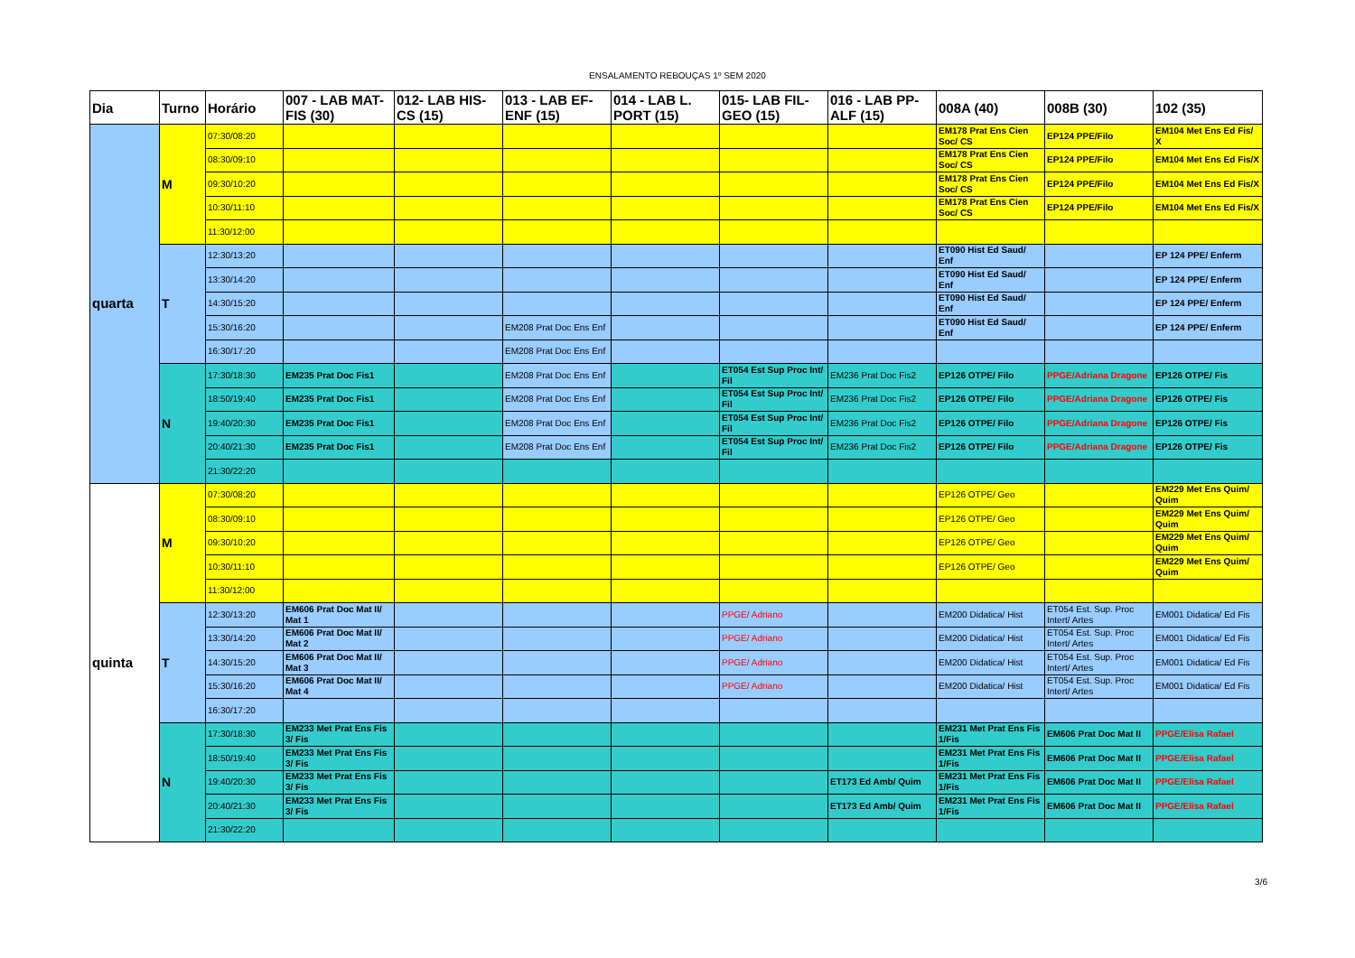ENSALAMENTO REBOUÇAS 1º SEM 2020
| Dia | Turno | Horário | 007 - LAB MAT-FIS (30) | 012- LAB HIS-CS (15) | 013 - LAB EF-ENF (15) | 014 - LAB L. PORT (15) | 015- LAB FIL-GEO (15) | 016 - LAB PP-ALF (15) | 008A (40) | 008B (30) | 102 (35) |
| --- | --- | --- | --- | --- | --- | --- | --- | --- | --- | --- | --- |
| quarta | M | 07:30/08:20 | | | | | | | EM178 Prat Ens Cien Soc/ CS | EP124 PPE/Filo | EM104 Met Ens Ed Fis/ X |
| | | 08:30/09:10 | | | | | | | EM178 Prat Ens Cien Soc/ CS | EP124 PPE/Filo | EM104 Met Ens Ed Fis/X |
| | | 09:30/10:20 | | | | | | | EM178 Prat Ens Cien Soc/ CS | EP124 PPE/Filo | EM104 Met Ens Ed Fis/X |
| | | 10:30/11:10 | | | | | | | EM178 Prat Ens Cien Soc/ CS | EP124 PPE/Filo | EM104 Met Ens Ed Fis/X |
| | | 11:30/12:00 | | | | | | | | | |
| | T | 12:30/13:20 | | | | | | | ET090 Hist Ed Saud/ Enf | | EP 124 PPE/ Enferm |
| | | 13:30/14:20 | | | | | | | ET090 Hist Ed Saud/ Enf | | EP 124 PPE/ Enferm |
| | | 14:30/15:20 | | | | | | | ET090 Hist Ed Saud/ Enf | | EP 124 PPE/ Enferm |
| | | 15:30/16:20 | | | EM208 Prat Doc Ens Enf | | | | ET090 Hist Ed Saud/ Enf | | EP 124 PPE/ Enferm |
| | | 16:30/17:20 | | | EM208 Prat Doc Ens Enf | | | | | | |
| | N | 17:30/18:30 | EM235 Prat Doc Fis1 | | EM208 Prat Doc Ens Enf | | ET054 Est Sup Proc Int/ Fil | EM236 Prat Doc Fis2 | EP126 OTPE/ Filo | PPGE/Adriana Dragone | EP126 OTPE/ Fis |
| | | 18:50/19:40 | EM235 Prat Doc Fis1 | | EM208 Prat Doc Ens Enf | | ET054 Est Sup Proc Int/ Fil | EM236 Prat Doc Fis2 | EP126 OTPE/ Filo | PPGE/Adriana Dragone | EP126 OTPE/ Fis |
| | | 19:40/20:30 | EM235 Prat Doc Fis1 | | EM208 Prat Doc Ens Enf | | ET054 Est Sup Proc Int/ Fil | EM236 Prat Doc Fis2 | EP126 OTPE/ Filo | PPGE/Adriana Dragone | EP126 OTPE/ Fis |
| | | 20:40/21:30 | EM235 Prat Doc Fis1 | | EM208 Prat Doc Ens Enf | | ET054 Est Sup Proc Int/ Fil | EM236 Prat Doc Fis2 | EP126 OTPE/ Filo | PPGE/Adriana Dragone | EP126 OTPE/ Fis |
| | | 21:30/22:20 | | | | | | | | | |
| quinta | M | 07:30/08:20 | | | | | | | EP126 OTPE/ Geo | | EM229 Met Ens Quim/ Quim |
| | | 08:30/09:10 | | | | | | | EP126 OTPE/ Geo | | EM229 Met Ens Quim/ Quim |
| | | 09:30/10:20 | | | | | | | EP126 OTPE/ Geo | | EM229 Met Ens Quim/ Quim |
| | | 10:30/11:10 | | | | | | | EP126 OTPE/ Geo | | EM229 Met Ens Quim/ Quim |
| | | 11:30/12:00 | | | | | | | | | |
| | T | 12:30/13:20 | EM606 Prat Doc Mat II/ Mat 1 | | | | PPGE/ Adriano | | EM200 Didatica/ Hist | ET054 Est. Sup. Proc Intert/ Artes | EM001 Didatica/ Ed Fis |
| | | 13:30/14:20 | EM606 Prat Doc Mat II/ Mat 2 | | | | PPGE/ Adriano | | EM200 Didatica/ Hist | ET054 Est. Sup. Proc Intert/ Artes | EM001 Didatica/ Ed Fis |
| | | 14:30/15:20 | EM606 Prat Doc Mat II/ Mat 3 | | | | PPGE/ Adriano | | EM200 Didatica/ Hist | ET054 Est. Sup. Proc Intert/ Artes | EM001 Didatica/ Ed Fis |
| | | 15:30/16:20 | EM606 Prat Doc Mat II/ Mat 4 | | | | PPGE/ Adriano | | EM200 Didatica/ Hist | ET054 Est. Sup. Proc Intert/ Artes | EM001 Didatica/ Ed Fis |
| | | 16:30/17:20 | | | | | | | | | |
| | N | 17:30/18:30 | EM233 Met Prat Ens Fis 3/ Fis | | | | | | EM231 Met Prat Ens Fis 1/Fis | EM606 Prat Doc Mat II | PPGE/Elisa Rafael |
| | | 18:50/19:40 | EM233 Met Prat Ens Fis 3/ Fis | | | | | | EM231 Met Prat Ens Fis 1/Fis | EM606 Prat Doc Mat II | PPGE/Elisa Rafael |
| | | 19:40/20:30 | EM233 Met Prat Ens Fis 3/ Fis | | | | | ET173 Ed Amb/ Quim | EM231 Met Prat Ens Fis 1/Fis | EM606 Prat Doc Mat II | PPGE/Elisa Rafael |
| | | 20:40/21:30 | EM233 Met Prat Ens Fis 3/ Fis | | | | | ET173 Ed Amb/ Quim | EM231 Met Prat Ens Fis 1/Fis | EM606 Prat Doc Mat II | PPGE/Elisa Rafael |
| | | 21:30/22:20 | | | | | | | | | |
3/6